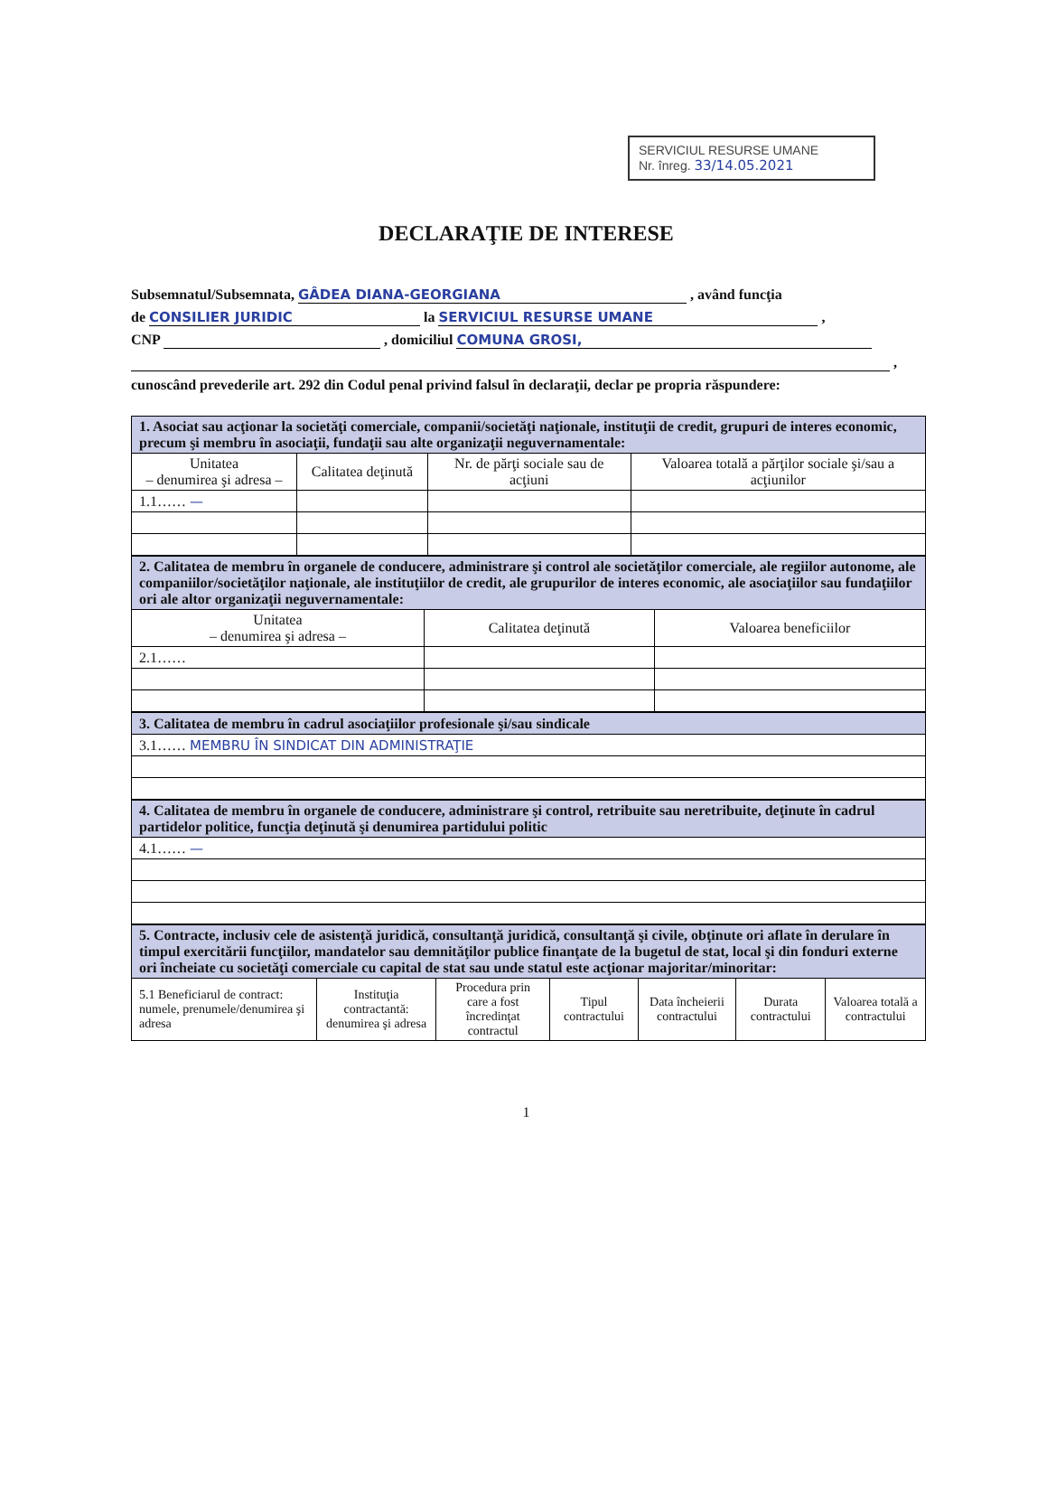SERVICIUL RESURSE UMANE
Nr. înreg. 33/14.05.2021
DECLARAŢIE DE INTERESE
Subsemnatul/Subsemnata, GÂDEA DIANA-GEORGIANA , având funcţia
de CONSILIER JURIDIC la SERVICIUL RESURSE UMANE ,
CNP , domiciliul COMUNA GROSI,
,
cunoscând prevederile art. 292 din Codul penal privind falsul în declaraţii, declar pe propria răspundere:
| 1. Asociat sau acţionar la societăţi comerciale, companii/societăţi naţionale, instituţii de credit, grupuri de interes economic, precum şi membru în asociaţii, fundaţii sau alte organizaţii neguvernamentale: | | | |
| Unitatea – denumirea şi adresa – | Calitatea deţinută | Nr. de părţi sociale sau de acţiuni | Valoarea totală a părţilor sociale şi/sau a acţiunilor |
| 1.1…… — | | | |
| 2. Calitatea de membru în organele de conducere, administrare şi control ale societăţilor comerciale, ale regiilor autonome, ale companiilor/societăţilor naţionale, ale instituţiilor de credit, ale grupurilor de interes economic, ale asociaţiilor sau fundaţiilor ori ale altor organizaţii neguvernamentale: | | |
| Unitatea – denumirea şi adresa – | Calitatea deţinută | Valoarea beneficiilor |
| 2.1…… | | |
| 3. Calitatea de membru în cadrul asociaţiilor profesionale şi/sau sindicale |
| 3.1…… MEMBRU ÎN SINDICAT DIN ADMINISTRAŢIE |
| 4. Calitatea de membru în organele de conducere, administrare şi control, retribuite sau neretribuite, deţinute în cadrul partidelor politice, funcţia deţinută şi denumirea partidului politic |
| 4.1…… — |
| 5. Contracte, inclusiv cele de asistenţă juridică, consultanţă juridică, consultanţă şi civile, obţinute ori aflate în derulare în timpul exercitării funcţiilor, mandatelor sau demnităţilor publice finanţate de la bugetul de stat, local şi din fonduri externe ori încheiate cu societăţi comerciale cu capital de stat sau unde statul este acţionar majoritar/minoritar: | | | | | | |
| 5.1 Beneficiarul de contract: numele, prenumele/denumirea şi adresa | Instituţia contractantă: denumirea şi adresa | Procedura prin care a fost încredinţat contractul | Tipul contractului | Data încheierii contractului | Durata contractului | Valoarea totală a contractului |
1